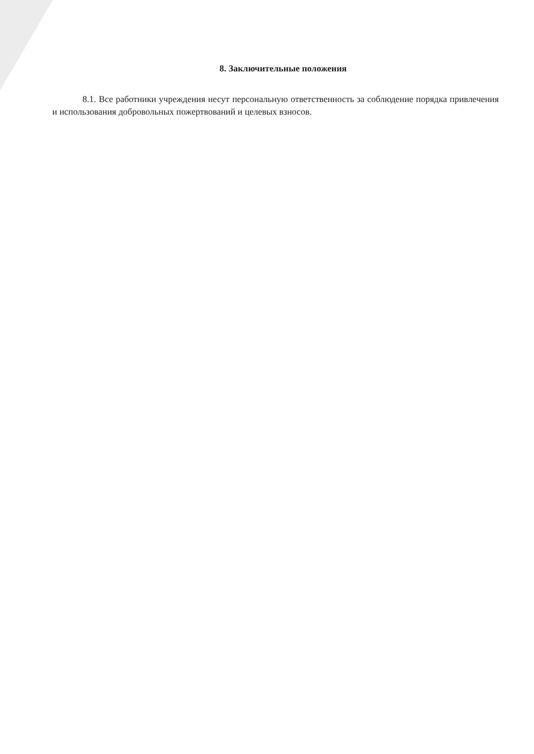8. Заключительные положения
8.1. Все работники учреждения несут персональную ответственность за соблюдение порядка привлечения и использования добровольных пожертвований и целевых взносов.